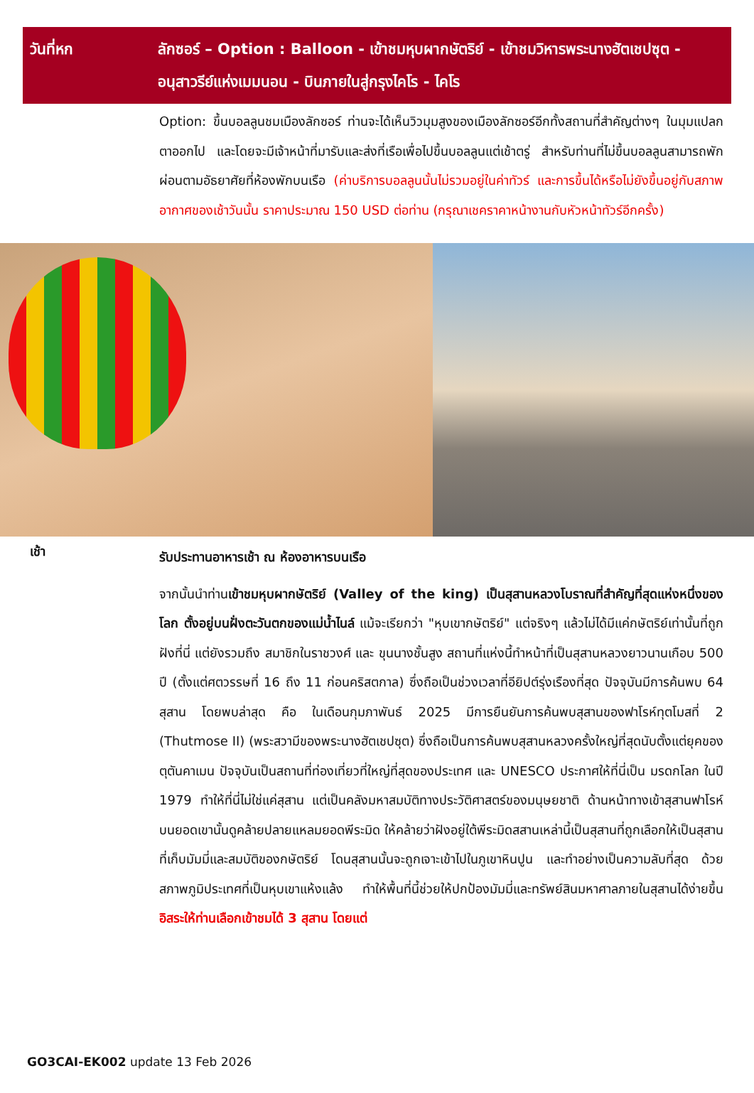วันที่หก ลักซอร์ – Option : Balloon - เข้าชมหุบผากษัตริย์ - เข้าชมวิหารพระนางฮัตเชปซุต - อนุสาวรีย์แห่งเมมนอน - บินภายในสู่กรุงไคโร - ไคโร
Option: ขึ้นบอลลูนชมเมืองลักซอร์ ท่านจะได้เห็นวิวมุมสูงของเมืองลักซอร์อีกทั้งสถานที่สำคัญต่างๆ ในมุมแปลกตาออกไป และโดยจะมีเจ้าหน้าที่มารับและส่งที่เรือเพื่อไปขึ้นบอลลูนแต่เช้าตรู่ สำหรับท่านที่ไม่ขึ้นบอลลูนสามารถพักผ่อนตามอัธยาศัยที่ห้องพักบนเรือ (ค่าบริการบอลลูนนั้นไม่รวมอยู่ในค่าทัวร์ และการขึ้นได้หรือไม่ยังขึ้นอยู่กับสภาพอากาศของเช้าวันนั้น ราคาประมาณ 150 USD ต่อท่าน (กรุณาเชคราคาหน้างานกับหัวหน้าทัวร์อีกครั้ง)
เช้า
รับประทานอาหารเช้า ณ ห้องอาหารบนเรือ
จากนั้นนำท่านเข้าชมหุบผากษัตริย์ (Valley of the king) เป็นสุสานหลวงโบราณที่สำคัญที่สุดแห่งหนึ่งของโลก ตั้งอยู่บนฝั่งตะวันตกของแม่น้ำไนล์ แม้จะเรียกว่า "หุบเขากษัตริย์" แต่จริงๆ แล้วไม่ได้มีแค่กษัตริย์เท่านั้นที่ถูกฝังที่นี่ แต่ยังรวมถึง สมาชิกในราชวงศ์ และ ขุนนางชั้นสูง สถานที่แห่งนี้ทำหน้าที่เป็นสุสานหลวงยาวนานเกือบ 500 ปี (ตั้งแต่ศตวรรษที่ 16 ถึง 11 ก่อนคริสตกาล) ซึ่งถือเป็นช่วงเวลาที่อียิปต์รุ่งเรืองที่สุด ปัจจุบันมีการค้นพบ 64 สุสาน โดยพบล่าสุด คือ ในเดือนกุมภาพันธ์ 2025 มีการยืนยันการค้นพบสุสานของฟาโรห์ทุตโมสที่ 2 (Thutmose II) (พระสวามีของพระนางฮัตเชปซุต) ซึ่งถือเป็นการค้นพบสุสานหลวงครั้งใหญ่ที่สุดนับตั้งแต่ยุคของตุตันคาเมน ปัจจุบันเป็นสถานที่ท่องเที่ยวที่ใหญ่ที่สุดของประเทศ และ UNESCO ประกาศให้ที่นี่เป็น มรดกโลก ในปี 1979 ทำให้ที่นี่ไม่ใช่แค่สุสาน แต่เป็นคลังมหาสมบัติทางประวัติศาสตร์ของมนุษยชาติ ด้านหน้าทางเข้าสุสานฟาโรห์บนยอดเขานั้นดูคล้ายปลายแหลมยอดพีระมิด ให้คล้ายว่าฝังอยู่ใต้พีระมิดสสานเหล่านี้เป็นสุสานที่ถูกเลือกให้เป็นสุสานที่เก็บมัมมี่และสมบัติของกษัตริย์ โดนสุสานนั้นจะถูกเจาะเข้าไปในภูเขาหินปูน และทำอย่างเป็นความลับที่สุด ด้วยสภาพภูมิประเทศที่เป็นหุบเขาแห้งแล้ง ทำให้พื้นที่นี้ช่วยให้ปกป้องมัมมี่และทรัพย์สินมหาศาลภายในสุสานได้ง่ายขึ้น อิสระให้ท่านเลือกเข้าชมได้ 3 สุสาน โดยแต่
GO3CAI-EK002 update 13 Feb 2026